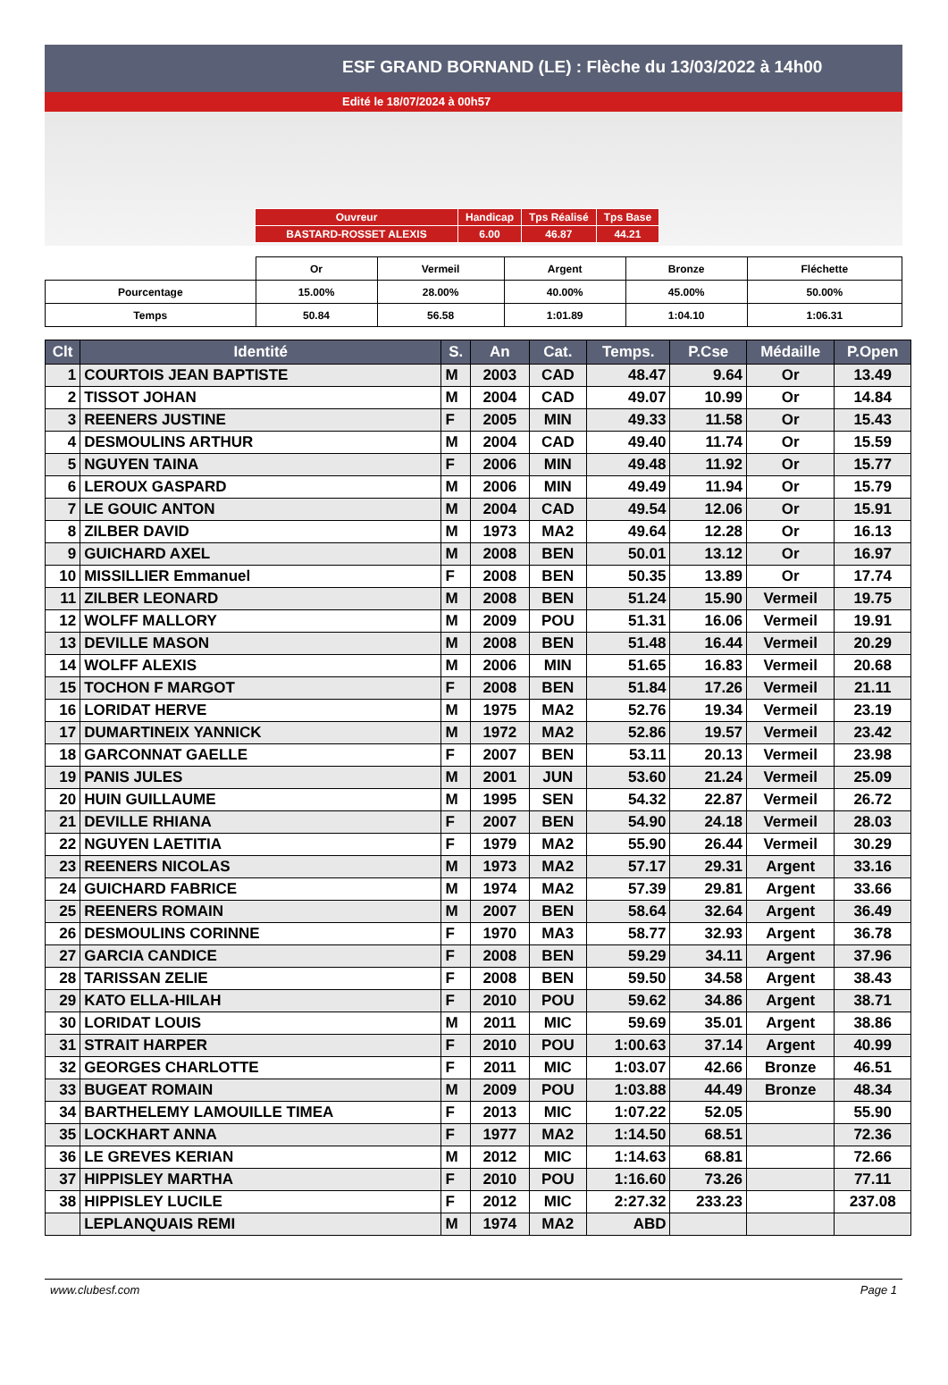ESF GRAND BORNAND (LE) : Flèche du 13/03/2022 à 14h00
Edité le 18/07/2024 à 00h57
| Ouvreur | Handicap | Tps Réalisé | Tps Base |
| BASTARD-ROSSET ALEXIS | 6.00 | 46.87 | 44.21 |
| | Or | Vermeil | Argent | Bronze | Fléchette |
| Pourcentage | 15.00% | 28.00% | 40.00% | 45.00% | 50.00% |
| Temps | 50.84 | 56.58 | 1:01.89 | 1:04.10 | 1:06.31 |
| Clt | Identité | S. | An | Cat. | Temps. | P.Cse | Médaille | P.Open |
| --- | --- | --- | --- | --- | --- | --- | --- | --- |
| 1 | COURTOIS JEAN BAPTISTE | M | 2003 | CAD | 48.47 | 9.64 | Or | 13.49 |
| 2 | TISSOT JOHAN | M | 2004 | CAD | 49.07 | 10.99 | Or | 14.84 |
| 3 | REENERS JUSTINE | F | 2005 | MIN | 49.33 | 11.58 | Or | 15.43 |
| 4 | DESMOULINS ARTHUR | M | 2004 | CAD | 49.40 | 11.74 | Or | 15.59 |
| 5 | NGUYEN TAINA | F | 2006 | MIN | 49.48 | 11.92 | Or | 15.77 |
| 6 | LEROUX GASPARD | M | 2006 | MIN | 49.49 | 11.94 | Or | 15.79 |
| 7 | LE GOUIC ANTON | M | 2004 | CAD | 49.54 | 12.06 | Or | 15.91 |
| 8 | ZILBER DAVID | M | 1973 | MA2 | 49.64 | 12.28 | Or | 16.13 |
| 9 | GUICHARD AXEL | M | 2008 | BEN | 50.01 | 13.12 | Or | 16.97 |
| 10 | MISSILLIER Emmanuel | F | 2008 | BEN | 50.35 | 13.89 | Or | 17.74 |
| 11 | ZILBER LEONARD | M | 2008 | BEN | 51.24 | 15.90 | Vermeil | 19.75 |
| 12 | WOLFF MALLORY | M | 2009 | POU | 51.31 | 16.06 | Vermeil | 19.91 |
| 13 | DEVILLE MASON | M | 2008 | BEN | 51.48 | 16.44 | Vermeil | 20.29 |
| 14 | WOLFF ALEXIS | M | 2006 | MIN | 51.65 | 16.83 | Vermeil | 20.68 |
| 15 | TOCHON F MARGOT | F | 2008 | BEN | 51.84 | 17.26 | Vermeil | 21.11 |
| 16 | LORIDAT HERVE | M | 1975 | MA2 | 52.76 | 19.34 | Vermeil | 23.19 |
| 17 | DUMARTINEIX YANNICK | M | 1972 | MA2 | 52.86 | 19.57 | Vermeil | 23.42 |
| 18 | GARCONNAT GAELLE | F | 2007 | BEN | 53.11 | 20.13 | Vermeil | 23.98 |
| 19 | PANIS JULES | M | 2001 | JUN | 53.60 | 21.24 | Vermeil | 25.09 |
| 20 | HUIN GUILLAUME | M | 1995 | SEN | 54.32 | 22.87 | Vermeil | 26.72 |
| 21 | DEVILLE RHIANA | F | 2007 | BEN | 54.90 | 24.18 | Vermeil | 28.03 |
| 22 | NGUYEN LAETITIA | F | 1979 | MA2 | 55.90 | 26.44 | Vermeil | 30.29 |
| 23 | REENERS NICOLAS | M | 1973 | MA2 | 57.17 | 29.31 | Argent | 33.16 |
| 24 | GUICHARD FABRICE | M | 1974 | MA2 | 57.39 | 29.81 | Argent | 33.66 |
| 25 | REENERS ROMAIN | M | 2007 | BEN | 58.64 | 32.64 | Argent | 36.49 |
| 26 | DESMOULINS CORINNE | F | 1970 | MA3 | 58.77 | 32.93 | Argent | 36.78 |
| 27 | GARCIA CANDICE | F | 2008 | BEN | 59.29 | 34.11 | Argent | 37.96 |
| 28 | TARISSAN ZELIE | F | 2008 | BEN | 59.50 | 34.58 | Argent | 38.43 |
| 29 | KATO ELLA-HILAH | F | 2010 | POU | 59.62 | 34.86 | Argent | 38.71 |
| 30 | LORIDAT LOUIS | M | 2011 | MIC | 59.69 | 35.01 | Argent | 38.86 |
| 31 | STRAIT HARPER | F | 2010 | POU | 1:00.63 | 37.14 | Argent | 40.99 |
| 32 | GEORGES CHARLOTTE | F | 2011 | MIC | 1:03.07 | 42.66 | Bronze | 46.51 |
| 33 | BUGEAT ROMAIN | M | 2009 | POU | 1:03.88 | 44.49 | Bronze | 48.34 |
| 34 | BARTHELEMY LAMOUILLE TIMEA | F | 2013 | MIC | 1:07.22 | 52.05 | | 55.90 |
| 35 | LOCKHART ANNA | F | 1977 | MA2 | 1:14.50 | 68.51 | | 72.36 |
| 36 | LE GREVES KERIAN | M | 2012 | MIC | 1:14.63 | 68.81 | | 72.66 |
| 37 | HIPPISLEY MARTHA | F | 2010 | POU | 1:16.60 | 73.26 | | 77.11 |
| 38 | HIPPISLEY LUCILE | F | 2012 | MIC | 2:27.32 | 233.23 | | 237.08 |
| | LEPLANQUAIS REMI | M | 1974 | MA2 | ABD | | | |
www.clubesf.com Page 1